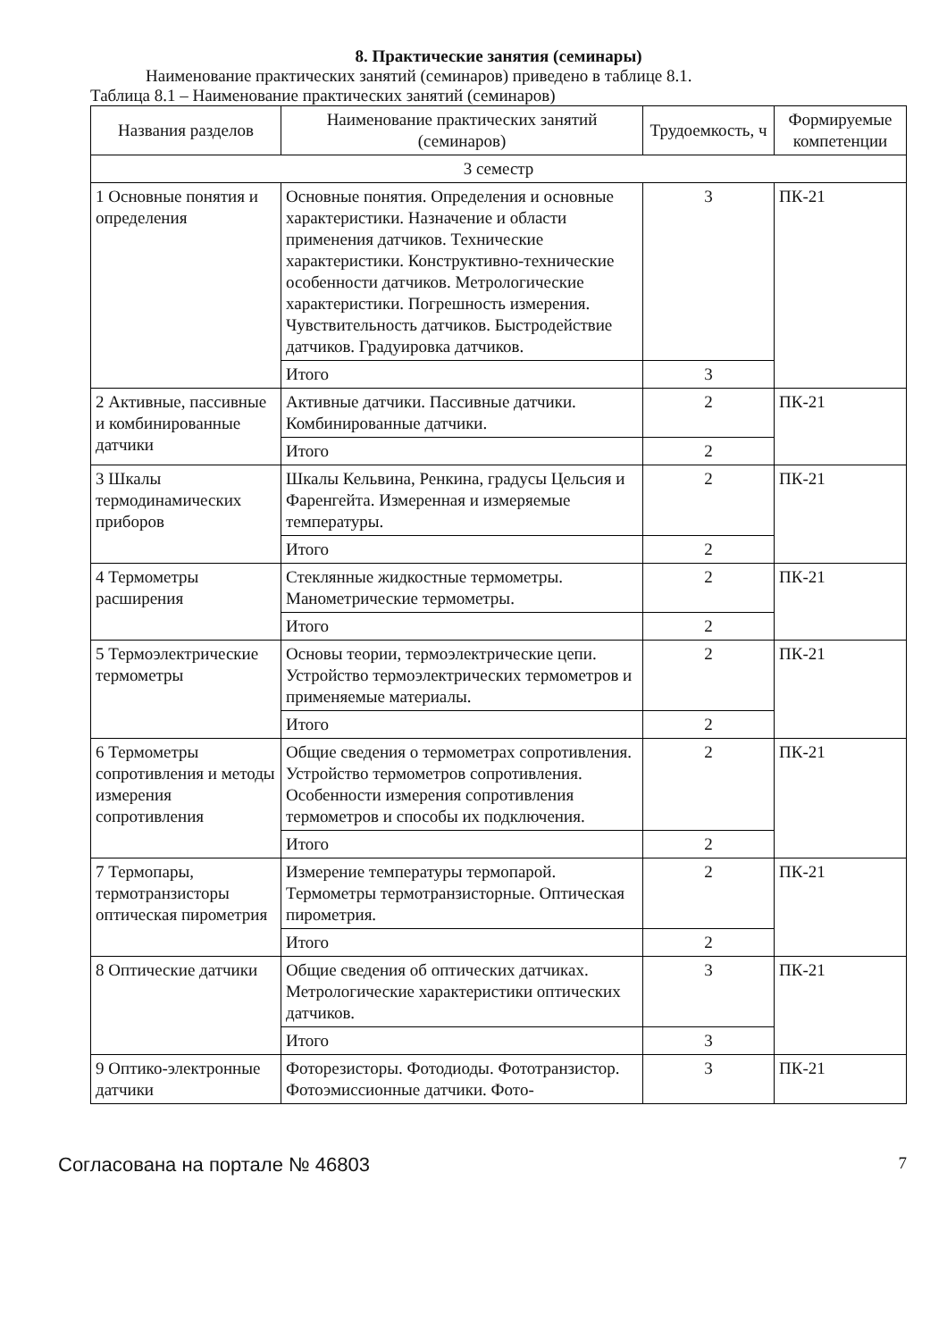8. Практические занятия (семинары)
Наименование практических занятий (семинаров) приведено в таблице 8.1.
Таблица 8.1 – Наименование практических занятий (семинаров)
| Названия разделов | Наименование практических занятий (семинаров) | Трудоемкость, ч | Формируемые компетенции |
| --- | --- | --- | --- |
| 3 семестр | | | |
| 1 Основные понятия и определения | Основные понятия. Определения и основные характеристики. Назначение и области применения датчиков. Технические характеристики. Конструктивно-технические особенности датчиков. Метрологические характеристики. Погрешность измерения. Чувствительность датчиков. Быстродействие датчиков. Градуировка датчиков. | 3 | ПК-21 |
| | Итого | 3 | |
| 2 Активные, пассивные и комбинированные датчики | Активные датчики. Пассивные датчики. Комбинированные датчики. | 2 | ПК-21 |
| | Итого | 2 | |
| 3 Шкалы термодинамических приборов | Шкалы Кельвина, Ренкина, градусы Цельсия и Фаренгейта. Измеренная и измеряемые температуры. | 2 | ПК-21 |
| | Итого | 2 | |
| 4 Термометры расширения | Стеклянные жидкостные термометры. Манометрические термометры. | 2 | ПК-21 |
| | Итого | 2 | |
| 5 Термоэлектрические термометры | Основы теории, термоэлектрические цепи. Устройство термоэлектрических термометров и применяемые материалы. | 2 | ПК-21 |
| | Итого | 2 | |
| 6 Термометры сопротивления и методы измерения сопротивления | Общие сведения о термометрах сопротивления. Устройство термометров сопротивления. Особенности измерения сопротивления термометров и способы их подключения. | 2 | ПК-21 |
| | Итого | 2 | |
| 7 Термопары, термотранзисторы оптическая пирометрия | Измерение температуры термопарой. Термометры термотранзисторные. Оптическая пирометрия. | 2 | ПК-21 |
| | Итого | 2 | |
| 8 Оптические датчики | Общие сведения об оптических датчиках. Метрологические характеристики оптических датчиков. | 3 | ПК-21 |
| | Итого | 3 | |
| 9 Оптико-электронные датчики | Фоторезисторы. Фотодиоды. Фототранзистор. Фотоэмиссионные датчики. Фото- | 3 | ПК-21 |
Согласована на портале № 46803 7